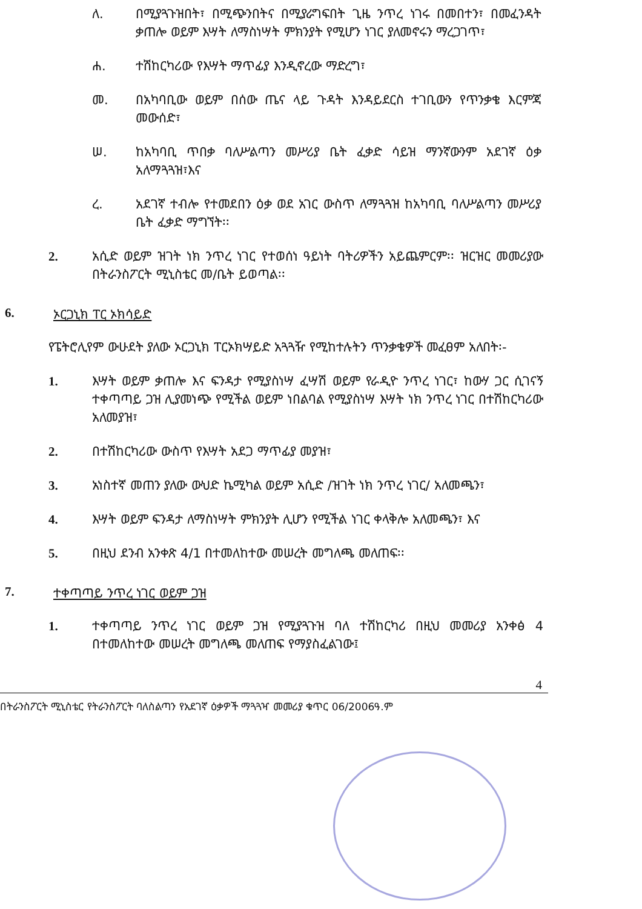ለ. በሚያጓጉዝበት፣ በሚጭንበትና በሚያራግፍበት ጊዜ ንጥረ ነገሩ በመበተን፣ በመፈንዳት ቃጠሎ ወይም እሣት ለማስነሣት ምክንያት የሚሆን ነገር ያለመኖሩን ማረጋገጥ፣
ሐ. ተሽከርካሪው የእሣት ማጥፊያ እንዲኖረው ማድረግ፣
መ. በአካባቢው ወይም በሰው ጤና ላይ ጉዳት እንዳይደርስ ተገቢውን የጥንቃቄ እርምጃ መውሰድ፣
ሠ. ከአካባቢ ጥበቃ ባለሥልጣን መሥሪያ ቤት ፈቃድ ሳይዝ ማንኛውንም አደገኛ ዕቃ አለማጓጓዝ፣እና
ረ. አደገኛ ተብሎ የተመደበን ዕቃ ወደ አገር ውስጥ ለማጓጓዝ ከአካባቢ ባለሥልጣን መሥሪያ ቤት ፈቃድ ማግኘት፡፡
2. አሲድ ወይም ዝገት ነክ ንጥረ ነገር የተወሰነ ዓይነት ባትሪዎችን አይጨምርም፡፡ ዝርዝር መመሪያው በትራንስፖርት ሚኒስቴር መ/ቤት ይወጣል፡፡
6. ኦርጋኒክ ፐር ኦክሳይድ
የፔትሮሊየም ውሁደት ያለው ኦርጋኒክ ፐርኦክሣይድ አጓጓዥ የሚከተሉትን ጥንቃቄዎች መፈፀም አለበት፡-
1. እሣት ወይም ቃጠሎ እና ፍንዳታ የሚያስነሣ ፈሣሽ ወይም የራዲዮ ንጥረ ነገር፣ ከውሃ ጋር ሲገናኝ ተቀጣጣይ ጋዝ ሊያመነጭ የሚችል ወይም ነበልባል የሚያስነሣ እሣት ነክ ንጥረ ነገር በተሽከርካሪው አለመያዝ፣
2. በተሽከርካሪው ውስጥ የእሣት አደጋ ማጥፊያ መያዝ፣
3. አነስተኛ መጠን ያለው ውህድ ኬሚካል ወይም አሲድ /ዝገት ነክ ንጥረ ነገር/ አለመጫን፣
4. እሣት ወይም ፍንዳታ ለማስነሣት ምክንያት ሊሆን የሚችል ነገር ቀላቅሎ አለመጫን፣ እና
5. በዚህ ደንብ አንቀጽ 4/1 በተመለከተው መሠረት መግለጫ መለጠፍ፡፡
7. ተቀጣጣይ ንጥረ ነገር ወይም ጋዝ
1. ተቀጣጣይ ንጥረ ነገር ወይም ጋዝ የሚያጓጉዝ ባለ ተሽከርካሪ በዚህ መመሪያ አንቀፅ 4 በተመለከተው መሠረት መግለጫ መለጠፍ የማያስፈልገው፤
4
በትራንስፖርት ሚኒስቴር የትራንስፖርት ባለስልጣን የአደገኛ ዕቃዎች ማጓጓዣ መመሪያ ቁጥር 06/2006ዓ.ም